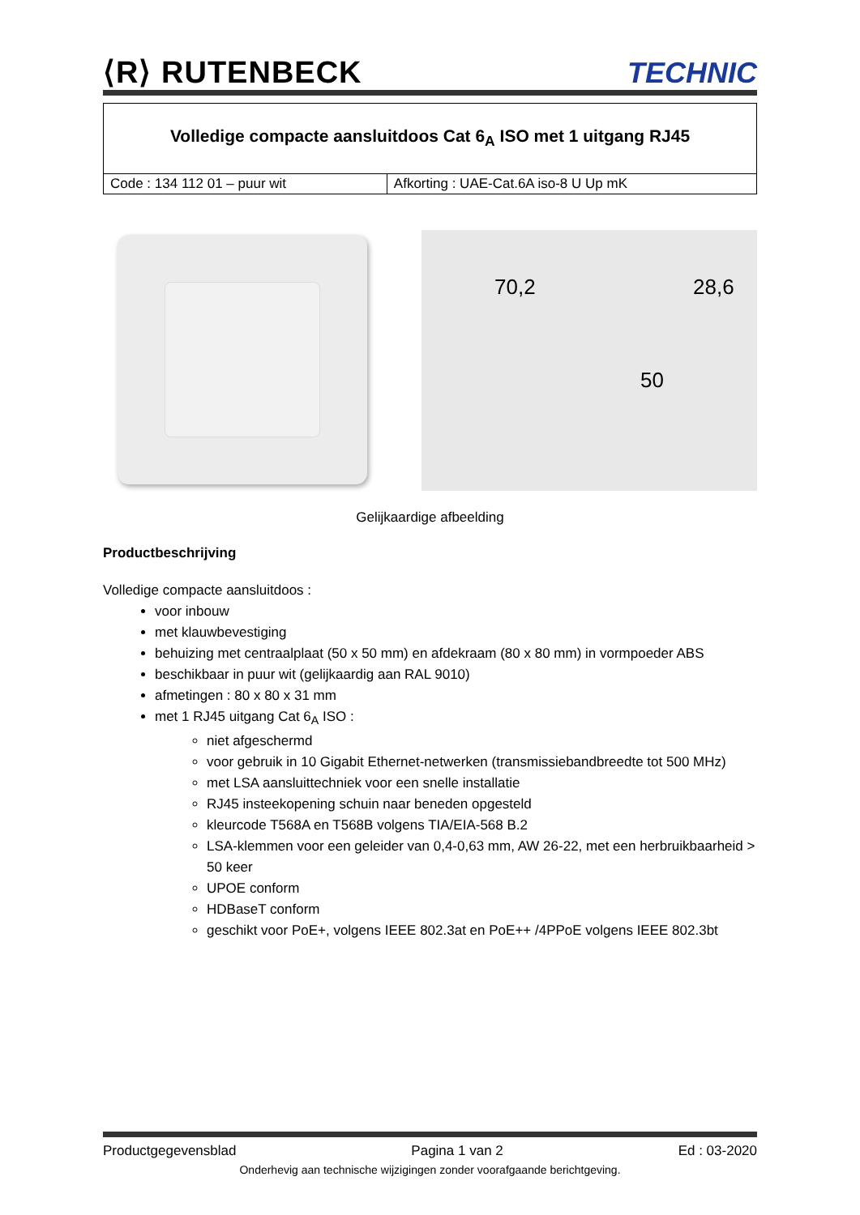⟨R⟩ RUTENBECK TECHNIC
| Volledige compacte aansluitdoos Cat 6<sub>A</sub> ISO met 1 uitgang RJ45 | |
| Code : 134 112 01 – puur wit | Afkorting : UAE-Cat.6A iso-8 U Up mK |
70,2 28,6
50
Gelijkaardige afbeelding
Productbeschrijving
Volledige compacte aansluitdoos :
voor inbouw
met klauwbevestiging
behuizing met centraalplaat (50 x 50 mm) en afdekraam (80 x 80 mm) in vormpoeder ABS
beschikbaar in puur wit (gelijkaardig aan RAL 9010)
afmetingen : 80 x 80 x 31 mm
met 1 RJ45 uitgang Cat 6<sub>A</sub> ISO :
niet afgeschermd
voor gebruik in 10 Gigabit Ethernet-netwerken (transmissiebandbreedte tot 500 MHz)
met LSA aansluittechniek voor een snelle installatie
RJ45 insteekopening schuin naar beneden opgesteld
kleurcode T568A en T568B volgens TIA/EIA-568 B.2
LSA-klemmen voor een geleider van 0,4-0,63 mm, AW 26-22, met een herbruikbaarheid > 50 keer
UPOE conform
HDBaseT conform
geschikt voor PoE+, volgens IEEE 802.3at en PoE++ /4PPoE volgens IEEE 802.3bt
Productgegevensblad Pagina 1 van 2 Ed : 03-2020
Onderhevig aan technische wijzigingen zonder voorafgaande berichtgeving.